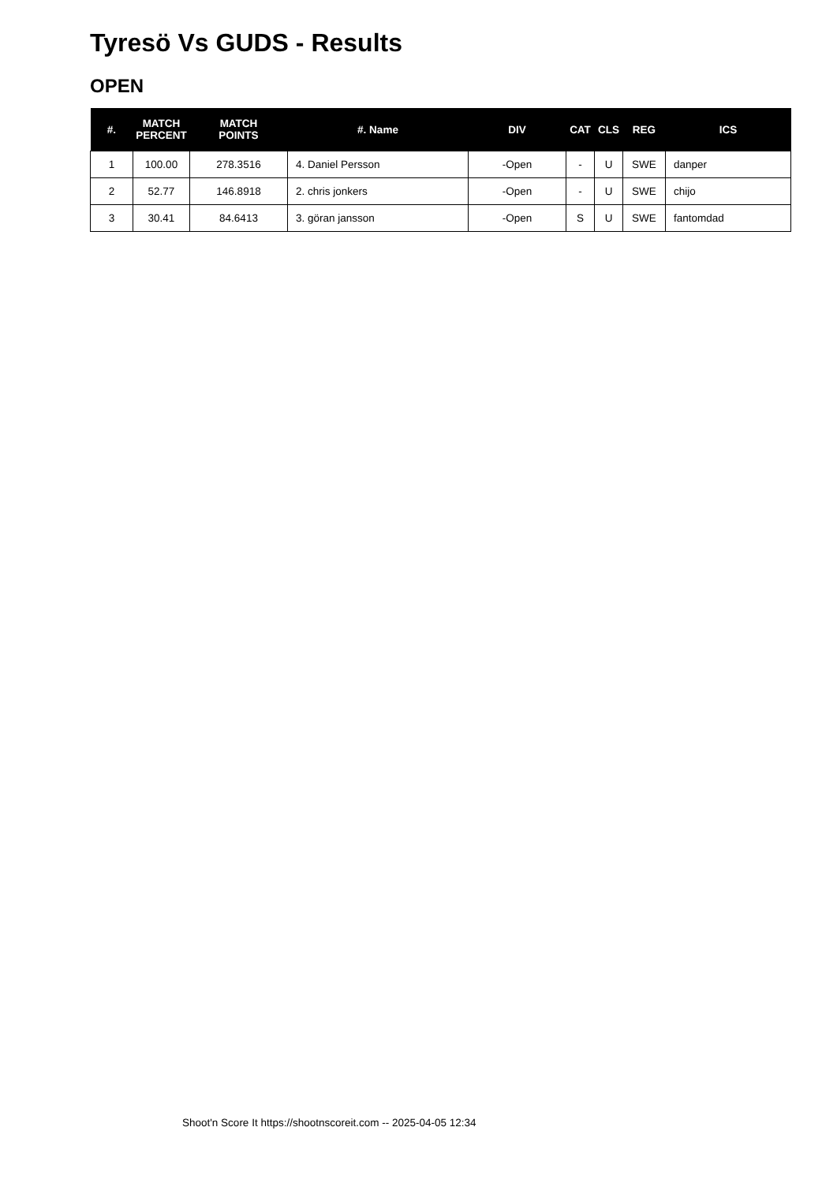Tyresö Vs GUDS - Results
OPEN
| #. | MATCH PERCENT | MATCH POINTS | #. Name | DIV | CAT | CLS | REG | ICS |
| --- | --- | --- | --- | --- | --- | --- | --- | --- |
| 1 | 100.00 | 278.3516 | 4. Daniel Persson | -Open | - | U | SWE | danper |
| 2 | 52.77 | 146.8918 | 2. chris jonkers | -Open | - | U | SWE | chijo |
| 3 | 30.41 | 84.6413 | 3. göran jansson | -Open | S | U | SWE | fantomdad |
Shoot'n Score It https://shootnscoreit.com -- 2025-04-05 12:34